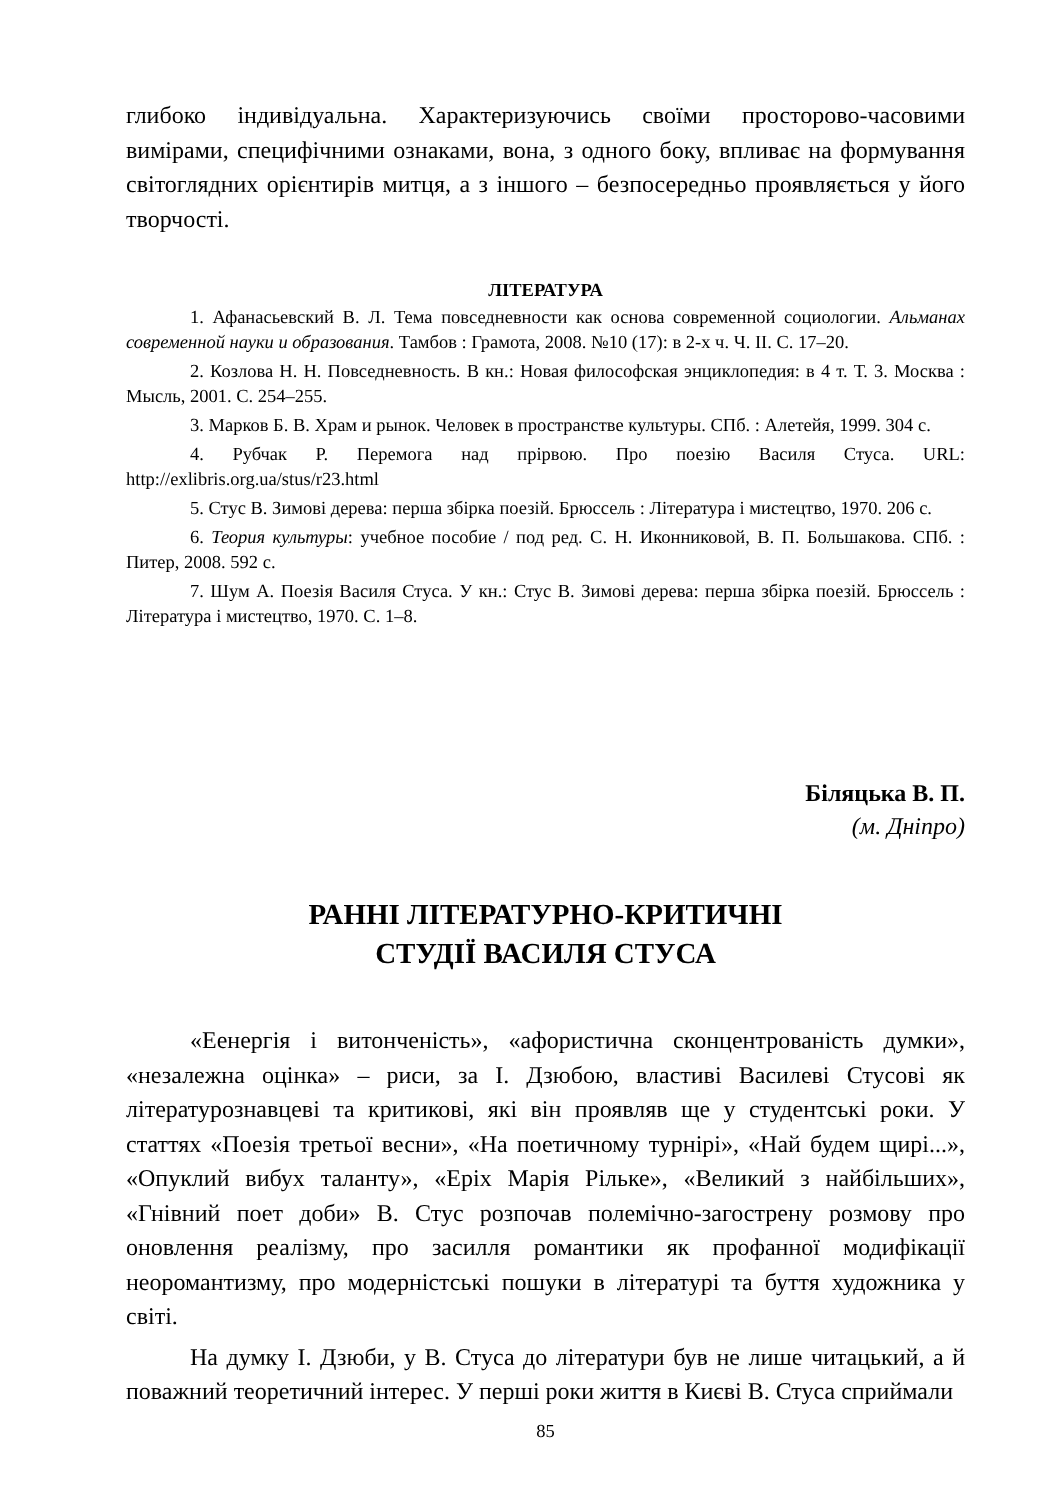глибоко індивідуальна. Характеризуючись своїми просторово-часовими вимірами, специфічними ознаками, вона, з одного боку, впливає на формування світоглядних орієнтирів митця, а з іншого – безпосередньо проявляється у його творчості.
ЛІТЕРАТУРА
1. Афанасьевский В. Л. Тема повседневности как основа современной социологии. Альманах современной науки и образования. Тамбов : Грамота, 2008. №10 (17): в 2-х ч. Ч. II. С. 17–20.
2. Козлова Н. Н. Повседневность. В кн.: Новая философская энциклопедия: в 4 т. Т. 3. Москва : Мысль, 2001. С. 254–255.
3. Марков Б. В. Храм и рынок. Человек в пространстве культуры. СПб. : Алетейя, 1999. 304 с.
4. Рубчак Р. Перемога над прірвою. Про поезію Василя Стуса. URL: http://exlibris.org.ua/stus/r23.html
5. Стус В. Зимові дерева: перша збірка поезій. Брюссель : Література і мистецтво, 1970. 206 с.
6. Теория культуры: учебное пособие / под ред. С. Н. Иконниковой, В. П. Большакова. СПб. : Питер, 2008. 592 с.
7. Шум А. Поезія Василя Стуса. У кн.: Стус В. Зимові дерева: перша збірка поезій. Брюссель : Література і мистецтво, 1970. С. 1–8.
Біляцька В. П.
(м. Дніпро)
РАННІ ЛІТЕРАТУРНО-КРИТИЧНІ
СТУДІЇ ВАСИЛЯ СТУСА
«Еенергія і витонченість», «афористична сконцентрованість думки», «незалежна оцінка» – риси, за І. Дзюбою, властиві Василеві Стусові як літературознавцеві та критикові, які він проявляв ще у студентські роки. У статтях «Поезія третьої весни», «На поетичному турнірі», «Най будем щирі...», «Опуклий вибух таланту», «Еріх Марія Рільке», «Великий з найбільших», «Гнівний поет доби» В. Стус розпочав полемічно-загострену розмову про оновлення реалізму, про засилля романтики як профанної модифікації неоромантизму, про модерністські пошуки в літературі та буття художника у світі.
На думку І. Дзюби, у В. Стуса до літератури був не лише читацький, а й поважний теоретичний інтерес. У перші роки життя в Києві В. Стуса сприймали
85